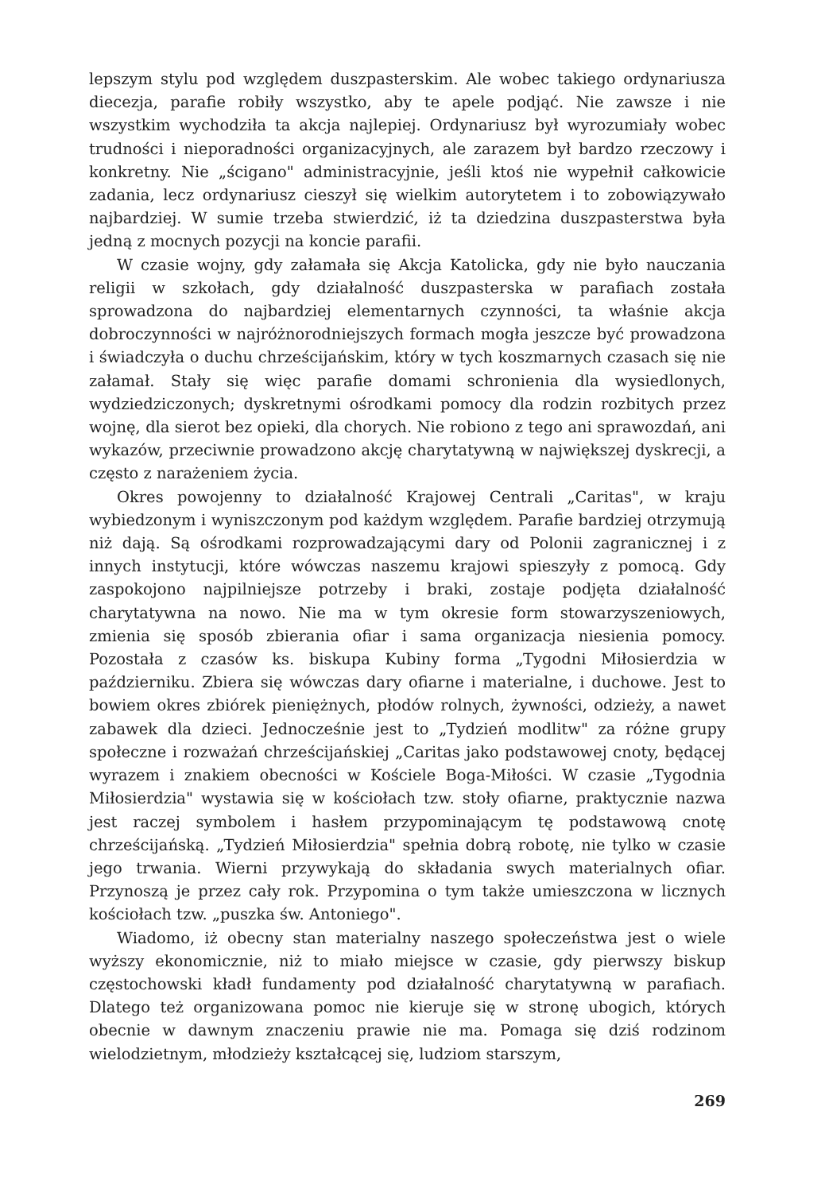lepszym stylu pod względem duszpasterskim. Ale wobec takiego ordynariusza diecezja, parafie robiły wszystko, aby te apele podjąć. Nie zawsze i nie wszystkim wychodziła ta akcja najlepiej. Ordynariusz był wyrozumiały wobec trudności i nieporadności organizacyjnych, ale zarazem był bardzo rzeczowy i konkretny. Nie „ścigano" administracyjnie, jeśli ktoś nie wypełnił całkowicie zadania, lecz ordynariusz cieszył się wielkim autorytetem i to zobowiązywało najbardziej. W sumie trzeba stwierdzić, iż ta dziedzina duszpasterstwa była jedną z mocnych pozycji na koncie parafii.
W czasie wojny, gdy załamała się Akcja Katolicka, gdy nie było nauczania religii w szkołach, gdy działalność duszpasterska w parafiach została sprowadzona do najbardziej elementarnych czynności, ta właśnie akcja dobroczynności w najróżnorodniejszych formach mogła jeszcze być prowadzona i świadczyła o duchu chrześcijańskim, który w tych koszmarnych czasach się nie załamał. Stały się więc parafie domami schronienia dla wysiedlonych, wydziedziczonych; dyskretnymi ośrodkami pomocy dla rodzin rozbitych przez wojnę, dla sierot bez opieki, dla chorych. Nie robiono z tego ani sprawozdań, ani wykazów, przeciwnie prowadzono akcję charytatywną w największej dyskrecji, a często z narażeniem życia.
Okres powojenny to działalność Krajowej Centrali „Caritas", w kraju wybiedzonym i wyniszczonym pod każdym względem. Parafie bardziej otrzymują niż dają. Są ośrodkami rozprowadzającymi dary od Polonii zagranicznej i z innych instytucji, które wówczas naszemu krajowi spieszyły z pomocą. Gdy zaspokojono najpilniejsze potrzeby i braki, zostaje podjęta działalność charytatywna na nowo. Nie ma w tym okresie form stowarzyszeniowych, zmienia się sposób zbierania ofiar i sama organizacja niesienia pomocy. Pozostała z czasów ks. biskupa Kubiny forma „Tygodni Miłosierdzia w październiku. Zbiera się wówczas dary ofiarne i materialne, i duchowe. Jest to bowiem okres zbiórek pieniężnych, płodów rolnych, żywności, odzieży, a nawet zabawek dla dzieci. Jednocześnie jest to „Tydzień modlitw" za różne grupy społeczne i rozważań chrześcijańskiej „Caritas jako podstawowej cnoty, będącej wyrazem i znakiem obecności w Kościele Boga-Miłości. W czasie „Tygodnia Miłosierdzia" wystawia się w kościołach tzw. stoły ofiarne, praktycznie nazwa jest raczej symbolem i hasłem przypominającym tę podstawową cnotę chrześcijańską. „Tydzień Miłosierdzia" spełnia dobrą robotę, nie tylko w czasie jego trwania. Wierni przywykają do składania swych materialnych ofiar. Przynoszą je przez cały rok. Przypomina o tym także umieszczona w licznych kościołach tzw. „puszka św. Antoniego".
Wiadomo, iż obecny stan materialny naszego społeczeństwa jest o wiele wyższy ekonomicznie, niż to miało miejsce w czasie, gdy pierwszy biskup częstochowski kładł fundamenty pod działalność charytatywną w parafiach. Dlatego też organizowana pomoc nie kieruje się w stronę ubogich, których obecnie w dawnym znaczeniu prawie nie ma. Pomaga się dziś rodzinom wielodzietnym, młodzieży kształcącej się, ludziom starszym,
269